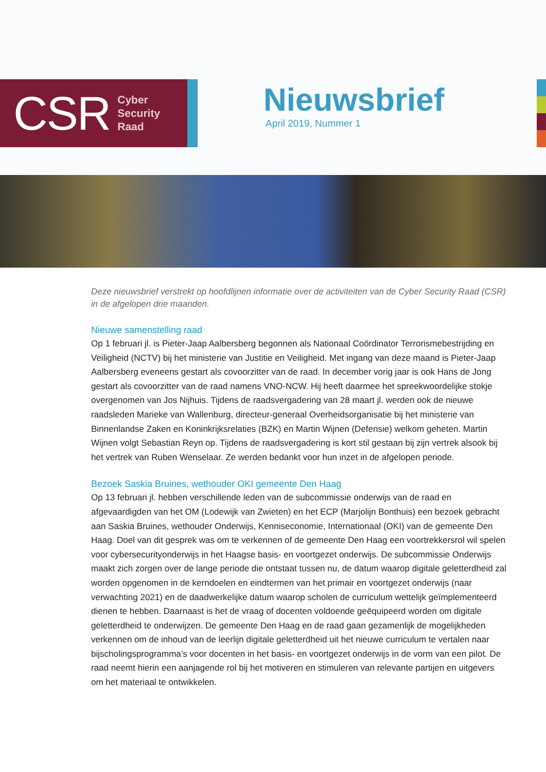CSR Cyber
Security
Raad
Nieuwsbrief
April 2019, Nummer 1
Deze nieuwsbrief verstrekt op hoofdlijnen informatie over de activiteiten van de Cyber Security Raad (CSR) in de afgelopen drie maanden.
Nieuwe samenstelling raad
Op 1 februari jl. is Pieter-Jaap Aalbersberg begonnen als Nationaal Coördinator Terrorismebestrijding en Veiligheid (NCTV) bij het ministerie van Justitie en Veiligheid. Met ingang van deze maand is Pieter-Jaap Aalbersberg eveneens gestart als covoorzitter van de raad. In december vorig jaar is ook Hans de Jong gestart als covoorzitter van de raad namens VNO-NCW. Hij heeft daarmee het spreekwoordelijke stokje overgenomen van Jos Nijhuis. Tijdens de raadsvergadering van 28 maart jl. werden ook de nieuwe raadsleden Marieke van Wallenburg, directeur-generaal Overheidsorganisatie bij het ministerie van Binnenlandse Zaken en Koninkrijksrelaties (BZK) en Martin Wijnen (Defensie) welkom geheten. Martin Wijnen volgt Sebastian Reyn op. Tijdens de raadsvergadering is kort stil gestaan bij zijn vertrek alsook bij het vertrek van Ruben Wenselaar. Ze werden bedankt voor hun inzet in de afgelopen periode.
Bezoek Saskia Bruines, wethouder OKI gemeente Den Haag
Op 13 februari jl. hebben verschillende leden van de subcommissie onderwijs van de raad en afgevaardigden van het OM (Lodewijk van Zwieten) en het ECP (Marjolijn Bonthuis) een bezoek gebracht aan Saskia Bruines, wethouder Onderwijs, Kenniseconomie, Internationaal (OKI) van de gemeente Den Haag. Doel van dit gesprek was om te verkennen of de gemeente Den Haag een voortrekkersrol wil spelen voor cybersecurityonderwijs in het Haagse basis- en voortgezet onderwijs. De subcommissie Onderwijs maakt zich zorgen over de lange periode die ontstaat tussen nu, de datum waarop digitale geletterdheid zal worden opgenomen in de kerndoelen en eindtermen van het primair en voortgezet onderwijs (naar verwachting 2021) en de daadwerkelijke datum waarop scholen de curriculum wettelijk geïmplementeerd dienen te hebben. Daarnaast is het de vraag of docenten voldoende geëquipeerd worden om digitale geletterdheid te onderwijzen. De gemeente Den Haag en de raad gaan gezamenlijk de mogelijkheden verkennen om de inhoud van de leerlijn digitale geletterdheid uit het nieuwe curriculum te vertalen naar bijscholingsprogramma’s voor docenten in het basis- en voortgezet onderwijs in de vorm van een pilot. De raad neemt hierin een aanjagende rol bij het motiveren en stimuleren van relevante partijen en uitgevers om het materiaal te ontwikkelen.